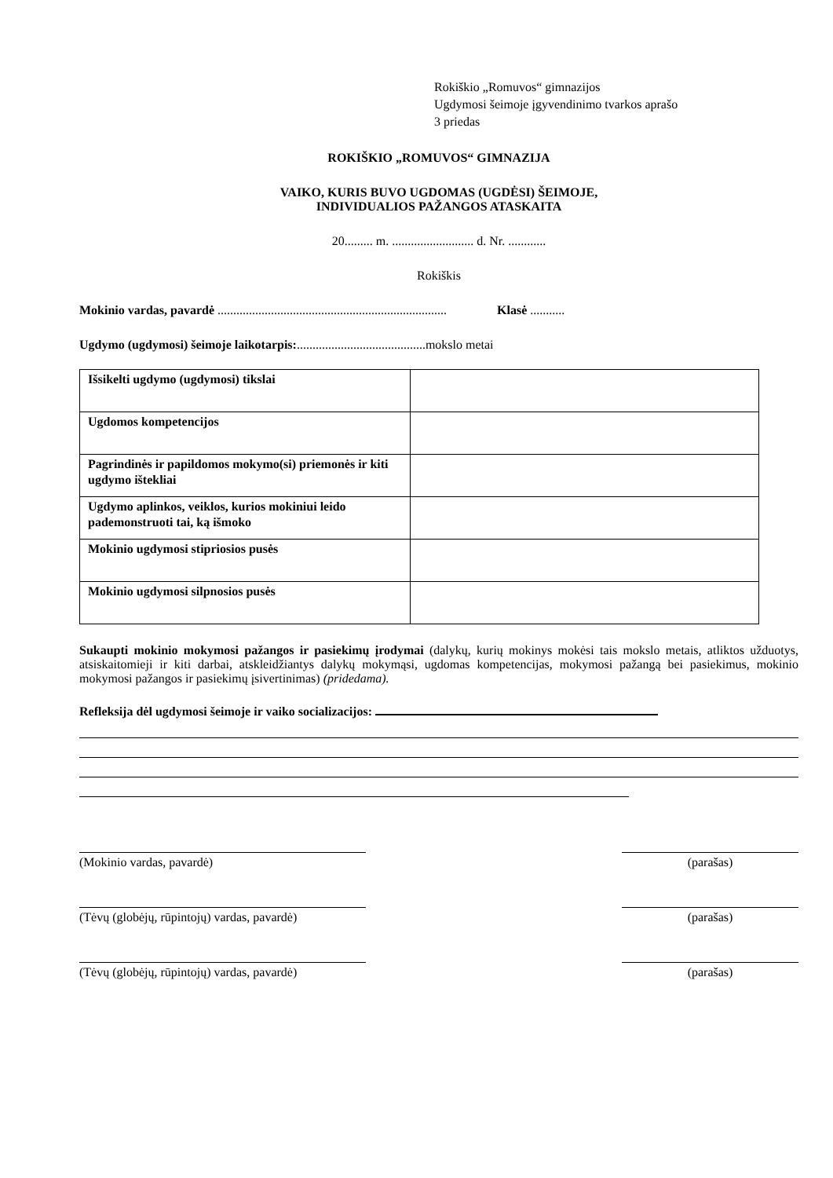Rokiškio „Romuvos“ gimnazijos
Ugdymosi šeimoje įgyvendinimo tvarkos aprašo
3 priedas
ROKIŠKIO „ROMUVOS“ GIMNAZIJA
VAIKO, KURIS BUVO UGDOMAS (UGDĖSI) ŠEIMOJE,
INDIVIDUALIOS PAŽANGOS ATASKAITA
20......... m. .......................... d. Nr. ............
Rokiškis
Mokinio vardas, pavardė ......................................................................... Klasė ...........
Ugdymo (ugdymosi) šeimoje laikotarpis:.........................................mokslo metai
| Išsikelti ugdymo (ugdymosi) tikslai | |
| Ugdomos kompetencijos | |
| Pagrindinės ir papildomos mokymo(si) priemonės ir kiti ugdymo ištekliai | |
| Ugdymo aplinkos, veiklos, kurios mokiniui leido pademonstruoti tai, ką išmoko | |
| Mokinio ugdymosi stipriosios pusės | |
| Mokinio ugdymosi silpnosios pusės | |
Sukaupti mokinio mokymosi pažangos ir pasiekimų įrodymai (dalykų, kurių mokinys mokėsi tais mokslo metais, atliktos užduotys, atsiskaitomieji ir kiti darbai, atskleidžiantys dalykų mokymąsi, ugdomas kompetencijas, mokymosi pažangą bei pasiekimus, mokinio mokymosi pažangos ir pasiekimų įsivertinimas) (pridedama).
Refleksija dėl ugdymosi šeimoje ir vaiko socializacijos:
(Mokinio vardas, pavardė) (parašas)
(Tėvų (globėjų, rūpintojų) vardas, pavardė)
(parašas)
(Tėvų (globėjų, rūpintojų) vardas, pavardė)
(parašas)